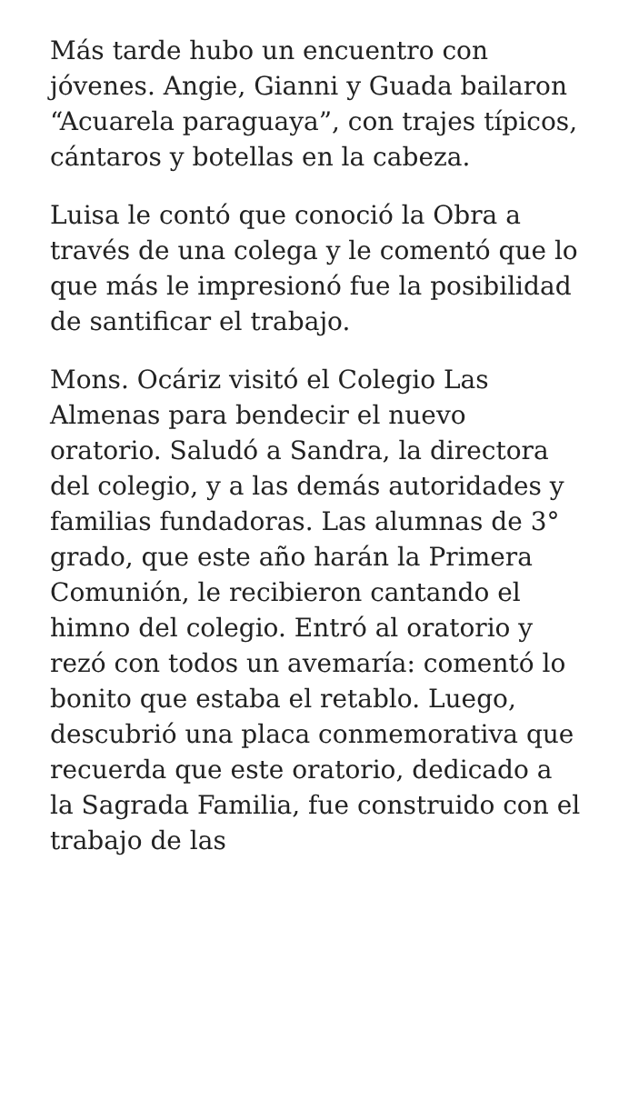Más tarde hubo un encuentro con jóvenes. Angie, Gianni y Guada bailaron “Acuarela paraguaya”, con trajes típicos, cántaros y botellas en la cabeza.
Luisa le contó que conoció la Obra a través de una colega y le comentó que lo que más le impresionó fue la posibilidad de santificar el trabajo.
Mons. Ocáriz visitó el Colegio Las Almenas para bendecir el nuevo oratorio. Saludó a Sandra, la directora del colegio, y a las demás autoridades y familias fundadoras. Las alumnas de 3° grado, que este año harán la Primera Comunión, le recibieron cantando el himno del colegio. Entró al oratorio y rezó con todos un avemaría: comentó lo bonito que estaba el retablo. Luego, descubrió una placa conmemorativa que recuerda que este oratorio, dedicado a la Sagrada Familia, fue construido con el trabajo de las